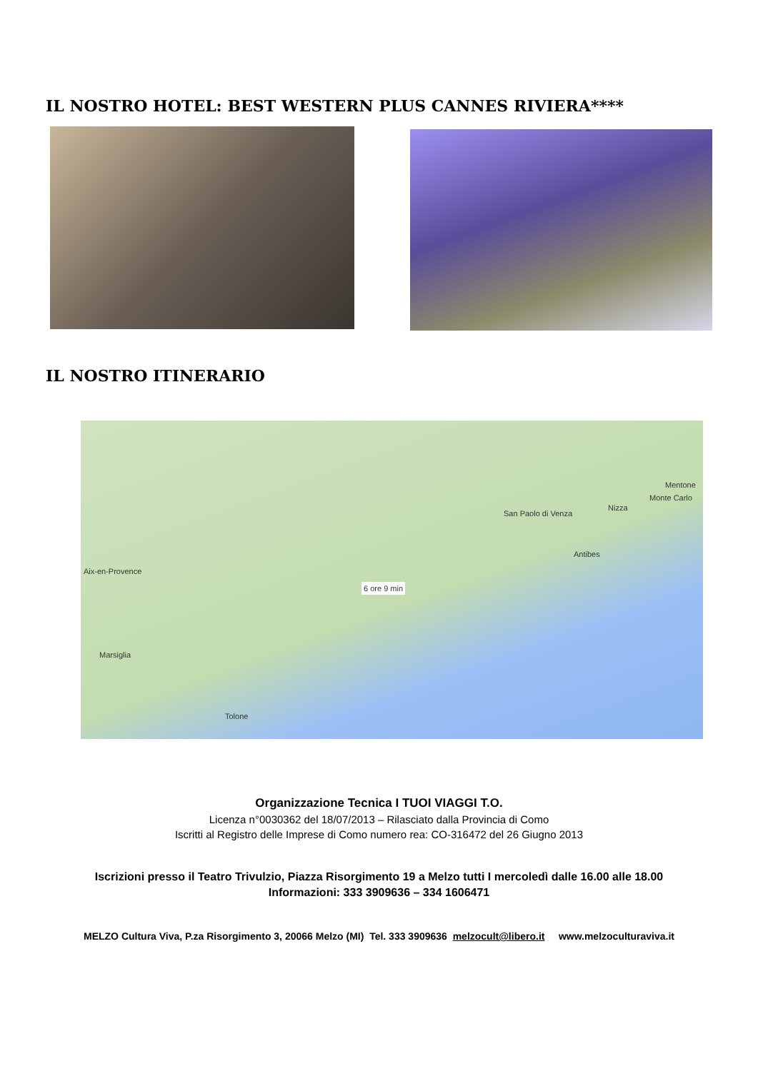IL NOSTRO HOTEL: BEST WESTERN PLUS CANNES RIVIERA****
IL NOSTRO ITINERARIO
Aix-en-Provence
Marsiglia
6 ore 9 min
San Paolo di Venza
Nizza
Antibes
Monte Carlo
Mentone
Tolone
Organizzazione Tecnica I TUOI VIAGGI T.O.
Licenza n°0030362 del 18/07/2013 – Rilasciato dalla Provincia di Como
Iscritti al Registro delle Imprese di Como numero rea: CO-316472 del 26 Giugno 2013
Iscrizioni presso il Teatro Trivulzio, Piazza Risorgimento 19 a Melzo tutti I mercoledì dalle 16.00 alle 18.00
Informazioni: 333 3909636 – 334 1606471
MELZO Cultura Viva, P.za Risorgimento 3, 20066 Melzo (MI) Tel. 333 3909636 melzocult@libero.it www.melzoculturaviva.it